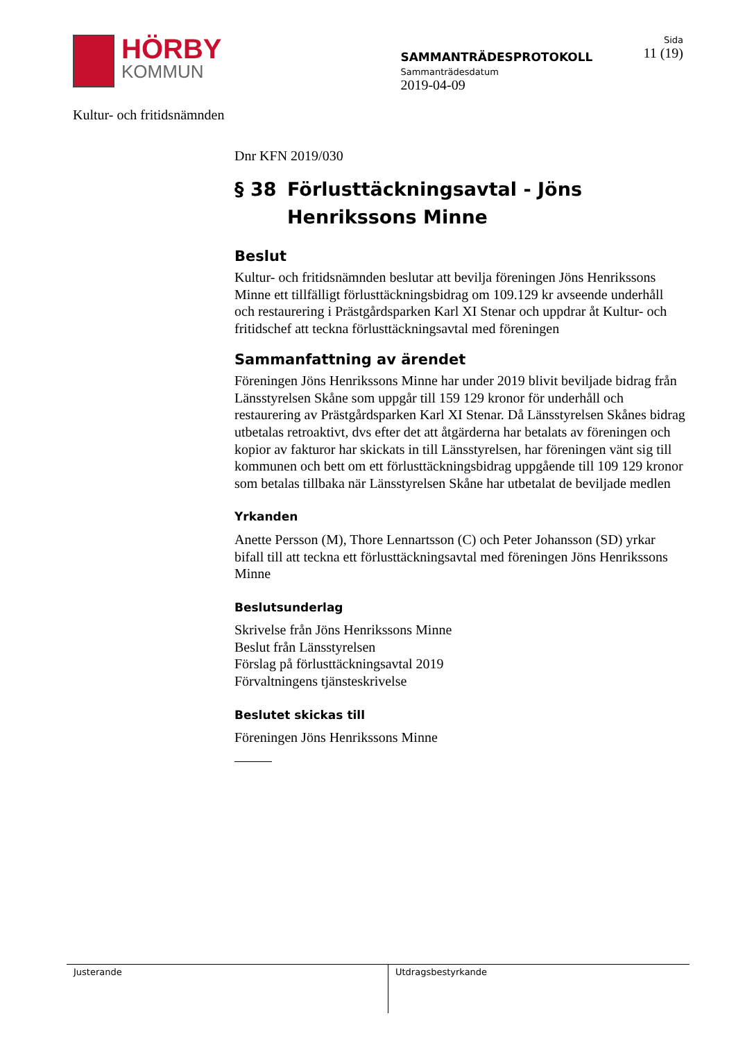HÖRBY
KOMMUN
Kultur- och fritidsnämnden
SAMMANTRÄDESPROTOKOLL
Sammanträdesdatum
2019-04-09
Sida
11 (19)
Dnr KFN 2019/030
§ 38 Förlusttäckningsavtal - Jöns Henrikssons Minne
Beslut
Kultur- och fritidsnämnden beslutar att bevilja föreningen Jöns Henrikssons Minne ett tillfälligt förlusttäckningsbidrag om 109.129 kr avseende underhåll och restaurering i Prästgårdsparken Karl XI Stenar och uppdrar åt Kultur- och fritidschef att teckna förlusttäckningsavtal med föreningen
Sammanfattning av ärendet
Föreningen Jöns Henrikssons Minne har under 2019 blivit beviljade bidrag från Länsstyrelsen Skåne som uppgår till 159 129 kronor för underhåll och restaurering av Prästgårdsparken Karl XI Stenar. Då Länsstyrelsen Skånes bidrag utbetalas retroaktivt, dvs efter det att åtgärderna har betalats av föreningen och kopior av fakturor har skickats in till Länsstyrelsen, har föreningen vänt sig till kommunen och bett om ett förlusttäckningsbidrag uppgående till 109 129 kronor som betalas tillbaka när Länsstyrelsen Skåne har utbetalat de beviljade medlen
Yrkanden
Anette Persson (M), Thore Lennartsson (C) och Peter Johansson (SD) yrkar bifall till att teckna ett förlusttäckningsavtal med föreningen Jöns Henrikssons Minne
Beslutsunderlag
Skrivelse från Jöns Henrikssons Minne
Beslut från Länsstyrelsen
Förslag på förlusttäckningsavtal 2019
Förvaltningens tjänsteskrivelse
Beslutet skickas till
Föreningen Jöns Henrikssons Minne
Justerande Utdragsbestyrkande